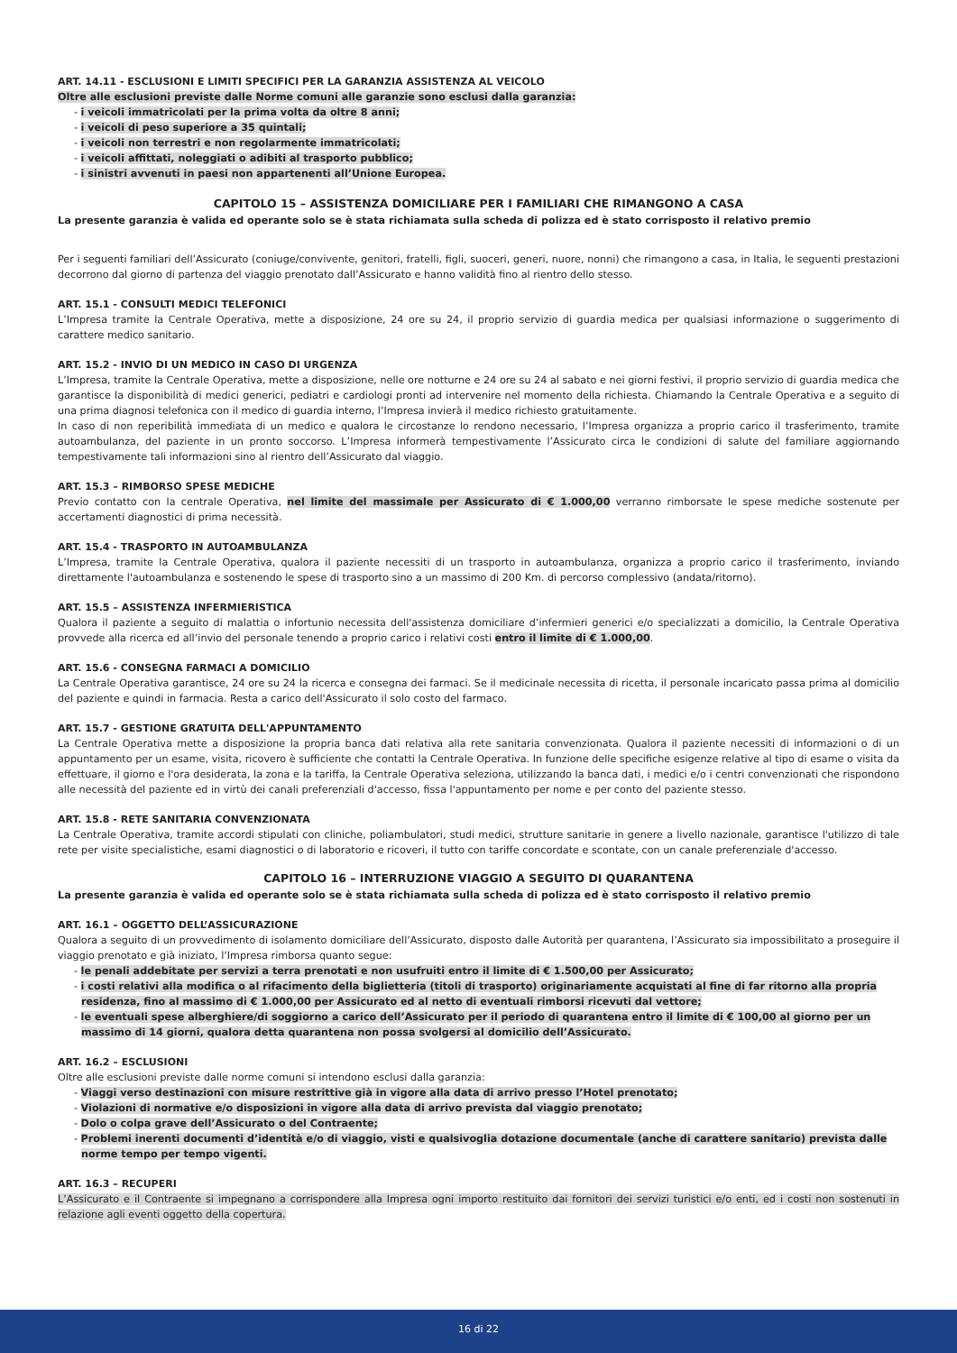ART. 14.11 - ESCLUSIONI E LIMITI SPECIFICI PER LA GARANZIA ASSISTENZA AL VEICOLO
Oltre alle esclusioni previste dalle Norme comuni alle garanzie sono esclusi dalla garanzia:
- i veicoli immatricolati per la prima volta da oltre 8 anni;
- i veicoli di peso superiore a 35 quintali;
- i veicoli non terrestri e non regolarmente immatricolati;
- i veicoli affittati, noleggiati o adibiti al trasporto pubblico;
- i sinistri avvenuti in paesi non appartenenti all’Unione Europea.
CAPITOLO 15 – ASSISTENZA DOMICILIARE PER I FAMILIARI CHE RIMANGONO A CASA
La presente garanzia è valida ed operante solo se è stata richiamata sulla scheda di polizza ed è stato corrisposto il relativo premio
Per i seguenti familiari dell’Assicurato (coniuge/convivente, genitori, fratelli, figli, suoceri, generi, nuore, nonni) che rimangono a casa, in Italia, le seguenti prestazioni decorrono dal giorno di partenza del viaggio prenotato dall’Assicurato e hanno validità fino al rientro dello stesso.
ART. 15.1 - CONSULTI MEDICI TELEFONICI
L’Impresa tramite la Centrale Operativa, mette a disposizione, 24 ore su 24, il proprio servizio di guardia medica per qualsiasi informazione o suggerimento di carattere medico sanitario.
ART. 15.2 - INVIO DI UN MEDICO IN CASO DI URGENZA
L’Impresa, tramite la Centrale Operativa, mette a disposizione, nelle ore notturne e 24 ore su 24 al sabato e nei giorni festivi, il proprio servizio di guardia medica che garantisce la disponibilità di medici generici, pediatri e cardiologi pronti ad intervenire nel momento della richiesta. Chiamando la Centrale Operativa e a seguito di una prima diagnosi telefonica con il medico di guardia interno, l’Impresa invierà il medico richiesto gratuitamente.
In caso di non reperibilità immediata di un medico e qualora le circostanze lo rendono necessario, l’Impresa organizza a proprio carico il trasferimento, tramite autoambulanza, del paziente in un pronto soccorso. L’Impresa informerà tempestivamente l’Assicurato circa le condizioni di salute del familiare aggiornando tempestivamente tali informazioni sino al rientro dell’Assicurato dal viaggio.
ART. 15.3 – RIMBORSO SPESE MEDICHE
Previo contatto con la centrale Operativa, nel limite del massimale per Assicurato di € 1.000,00 verranno rimborsate le spese mediche sostenute per accertamenti diagnostici di prima necessità.
ART. 15.4 - TRASPORTO IN AUTOAMBULANZA
L’Impresa, tramite la Centrale Operativa, qualora il paziente necessiti di un trasporto in autoambulanza, organizza a proprio carico il trasferimento, inviando direttamente l'autoambulanza e sostenendo le spese di trasporto sino a un massimo di 200 Km. di percorso complessivo (andata/ritorno).
ART. 15.5 – ASSISTENZA INFERMIERISTICA
Qualora il paziente a seguito di malattia o infortunio necessita dell'assistenza domiciliare d’infermieri generici e/o specializzati a domicilio, la Centrale Operativa provvede alla ricerca ed all’invio del personale tenendo a proprio carico i relativi costi entro il limite di € 1.000,00.
ART. 15.6 - CONSEGNA FARMACI A DOMICILIO
La Centrale Operativa garantisce, 24 ore su 24 la ricerca e consegna dei farmaci. Se il medicinale necessita di ricetta, il personale incaricato passa prima al domicilio del paziente e quindi in farmacia. Resta a carico dell'Assicurato il solo costo del farmaco.
ART. 15.7 - GESTIONE GRATUITA DELL'APPUNTAMENTO
La Centrale Operativa mette a disposizione la propria banca dati relativa alla rete sanitaria convenzionata. Qualora il paziente necessiti di informazioni o di un appuntamento per un esame, visita, ricovero è sufficiente che contatti la Centrale Operativa. In funzione delle specifiche esigenze relative al tipo di esame o visita da effettuare, il giorno e l'ora desiderata, la zona e la tariffa, la Centrale Operativa seleziona, utilizzando la banca dati, i medici e/o i centri convenzionati che rispondono alle necessità del paziente ed in virtù dei canali preferenziali d'accesso, fissa l'appuntamento per nome e per conto del paziente stesso.
ART. 15.8 - RETE SANITARIA CONVENZIONATA
La Centrale Operativa, tramite accordi stipulati con cliniche, poliambulatori, studi medici, strutture sanitarie in genere a livello nazionale, garantisce l'utilizzo di tale rete per visite specialistiche, esami diagnostici o di laboratorio e ricoveri, il tutto con tariffe concordate e scontate, con un canale preferenziale d'accesso.
CAPITOLO 16 – INTERRUZIONE VIAGGIO A SEGUITO DI QUARANTENA
La presente garanzia è valida ed operante solo se è stata richiamata sulla scheda di polizza ed è stato corrisposto il relativo premio
ART. 16.1 – OGGETTO DELL’ASSICURAZIONE
Qualora a seguito di un provvedimento di isolamento domiciliare dell’Assicurato, disposto dalle Autorità per quarantena, l’Assicurato sia impossibilitato a proseguire il viaggio prenotato e già iniziato, l’Impresa rimborsa quanto segue:
- le penali addebitate per servizi a terra prenotati e non usufruiti entro il limite di € 1.500,00 per Assicurato;
- i costi relativi alla modifica o al rifacimento della biglietteria (titoli di trasporto) originariamente acquistati al fine di far ritorno alla propria residenza, fino al massimo di € 1.000,00 per Assicurato ed al netto di eventuali rimborsi ricevuti dal vettore;
- le eventuali spese alberghiere/di soggiorno a carico dell’Assicurato per il periodo di quarantena entro il limite di € 100,00 al giorno per un massimo di 14 giorni, qualora detta quarantena non possa svolgersi al domicilio dell’Assicurato.
ART. 16.2 – ESCLUSIONI
Oltre alle esclusioni previste dalle norme comuni si intendono esclusi dalla garanzia:
- Viaggi verso destinazioni con misure restrittive già in vigore alla data di arrivo presso l’Hotel prenotato;
- Violazioni di normative e/o disposizioni in vigore alla data di arrivo prevista dal viaggio prenotato;
- Dolo o colpa grave dell’Assicurato o del Contraente;
- Problemi inerenti documenti d’identità e/o di viaggio, visti e qualsivoglia dotazione documentale (anche di carattere sanitario) prevista dalle norme tempo per tempo vigenti.
ART. 16.3 – RECUPERI
L’Assicurato e il Contraente si impegnano a corrispondere alla Impresa ogni importo restituito dai fornitori dei servizi turistici e/o enti, ed i costi non sostenuti in relazione agli eventi oggetto della copertura.
16 di 22